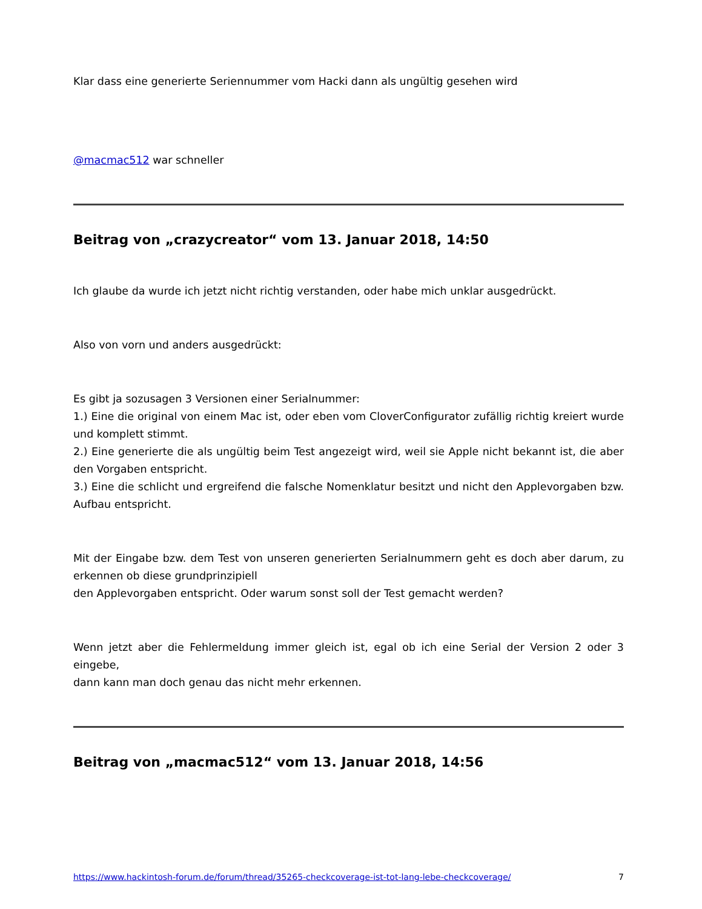Klar dass eine generierte Seriennummer vom Hacki dann als ungültig gesehen wird
@macmac512 war schneller
Beitrag von „crazycreator“ vom 13. Januar 2018, 14:50
Ich glaube da wurde ich jetzt nicht richtig verstanden, oder habe mich unklar ausgedrückt.
Also von vorn und anders ausgedrückt:
Es gibt ja sozusagen 3 Versionen einer Serialnummer:
1.) Eine die original von einem Mac ist, oder eben vom CloverConfigurator zufällig richtig kreiert wurde und komplett stimmt.
2.) Eine generierte die als ungültig beim Test angezeigt wird, weil sie Apple nicht bekannt ist, die aber den Vorgaben entspricht.
3.) Eine die schlicht und ergreifend die falsche Nomenklatur besitzt und nicht den Applevorgaben bzw. Aufbau entspricht.
Mit der Eingabe bzw. dem Test von unseren generierten Serialnummern geht es doch aber darum, zu erkennen ob diese grundprinzipiell
den Applevorgaben entspricht. Oder warum sonst soll der Test gemacht werden?
Wenn jetzt aber die Fehlermeldung immer gleich ist, egal ob ich eine Serial der Version 2 oder 3 eingebe,
dann kann man doch genau das nicht mehr erkennen.
Beitrag von „macmac512“ vom 13. Januar 2018, 14:56
https://www.hackintosh-forum.de/forum/thread/35265-checkcoverage-ist-tot-lang-lebe-checkcoverage/ 7